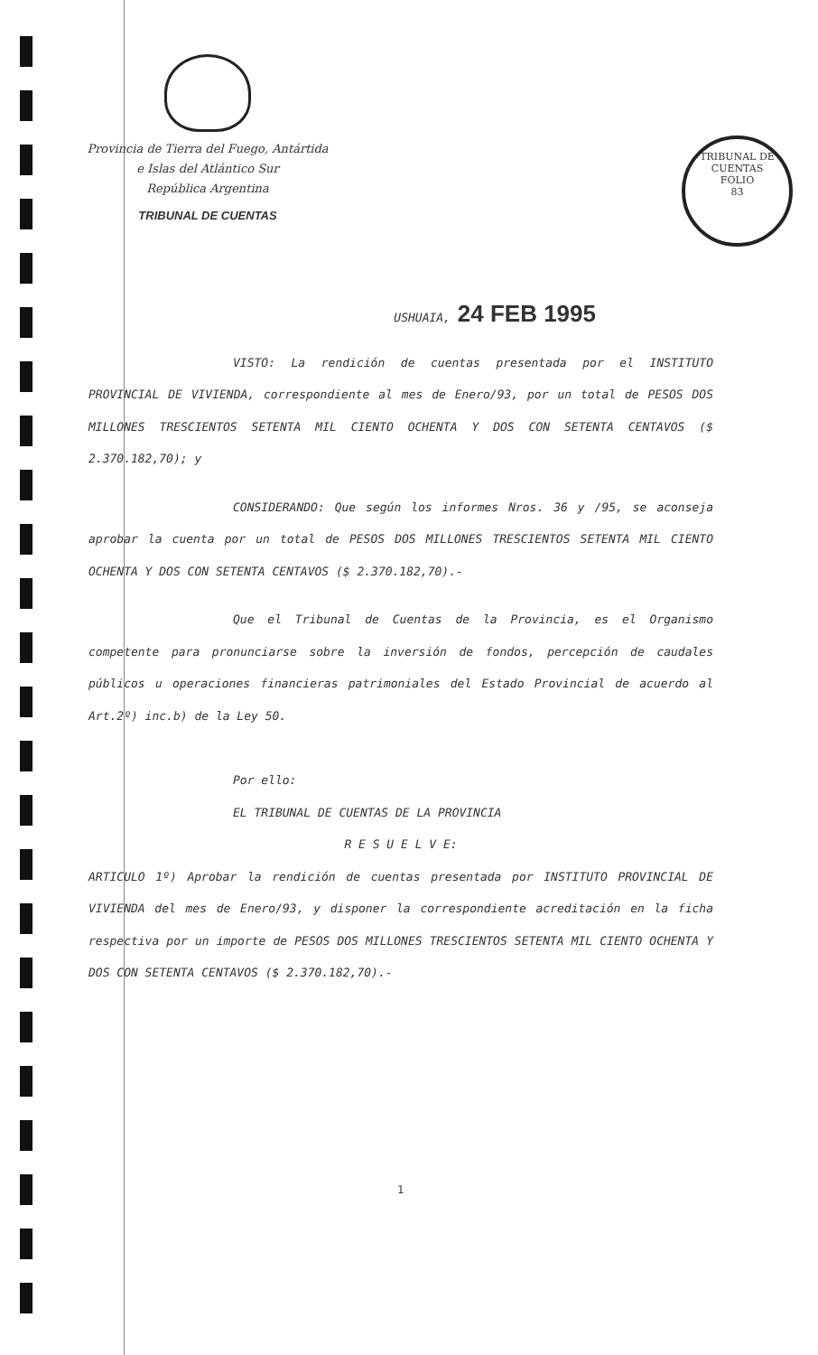Provincia de Tierra del Fuego, Antártida
e Islas del Atlántico Sur
República Argentina
TRIBUNAL DE CUENTAS
TRIBUNAL DE CUENTAS
FOLIO
83
USHUAIA, 24 FEB 1995
VISTO: La rendición de cuentas presentada por el INSTITUTO PROVINCIAL DE VIVIENDA, correspondiente al mes de Enero/93, por un total de PESOS DOS MILLONES TRESCIENTOS SETENTA MIL CIENTO OCHENTA Y DOS CON SETENTA CENTAVOS ($ 2.370.182,70); y
CONSIDERANDO: Que según los informes Nros. 36 y /95, se aconseja aprobar la cuenta por un total de PESOS DOS MILLONES TRESCIENTOS SETENTA MIL CIENTO OCHENTA Y DOS CON SETENTA CENTAVOS ($ 2.370.182,70).-
Que el Tribunal de Cuentas de la Provincia, es el Organismo competente para pronunciarse sobre la inversión de fondos, percepción de caudales públicos u operaciones financieras patrimoniales del Estado Provincial de acuerdo al Art.2º) inc.b) de la Ley 50.
Por ello:
EL TRIBUNAL DE CUENTAS DE LA PROVINCIA
R E S U E L V E:
ARTICULO 1º) Aprobar la rendición de cuentas presentada por INSTITUTO PROVINCIAL DE VIVIENDA del mes de Enero/93, y disponer la correspondiente acreditación en la ficha respectiva por un importe de PESOS DOS MILLONES TRESCIENTOS SETENTA MIL CIENTO OCHENTA Y DOS CON SETENTA CENTAVOS ($ 2.370.182,70).-
1